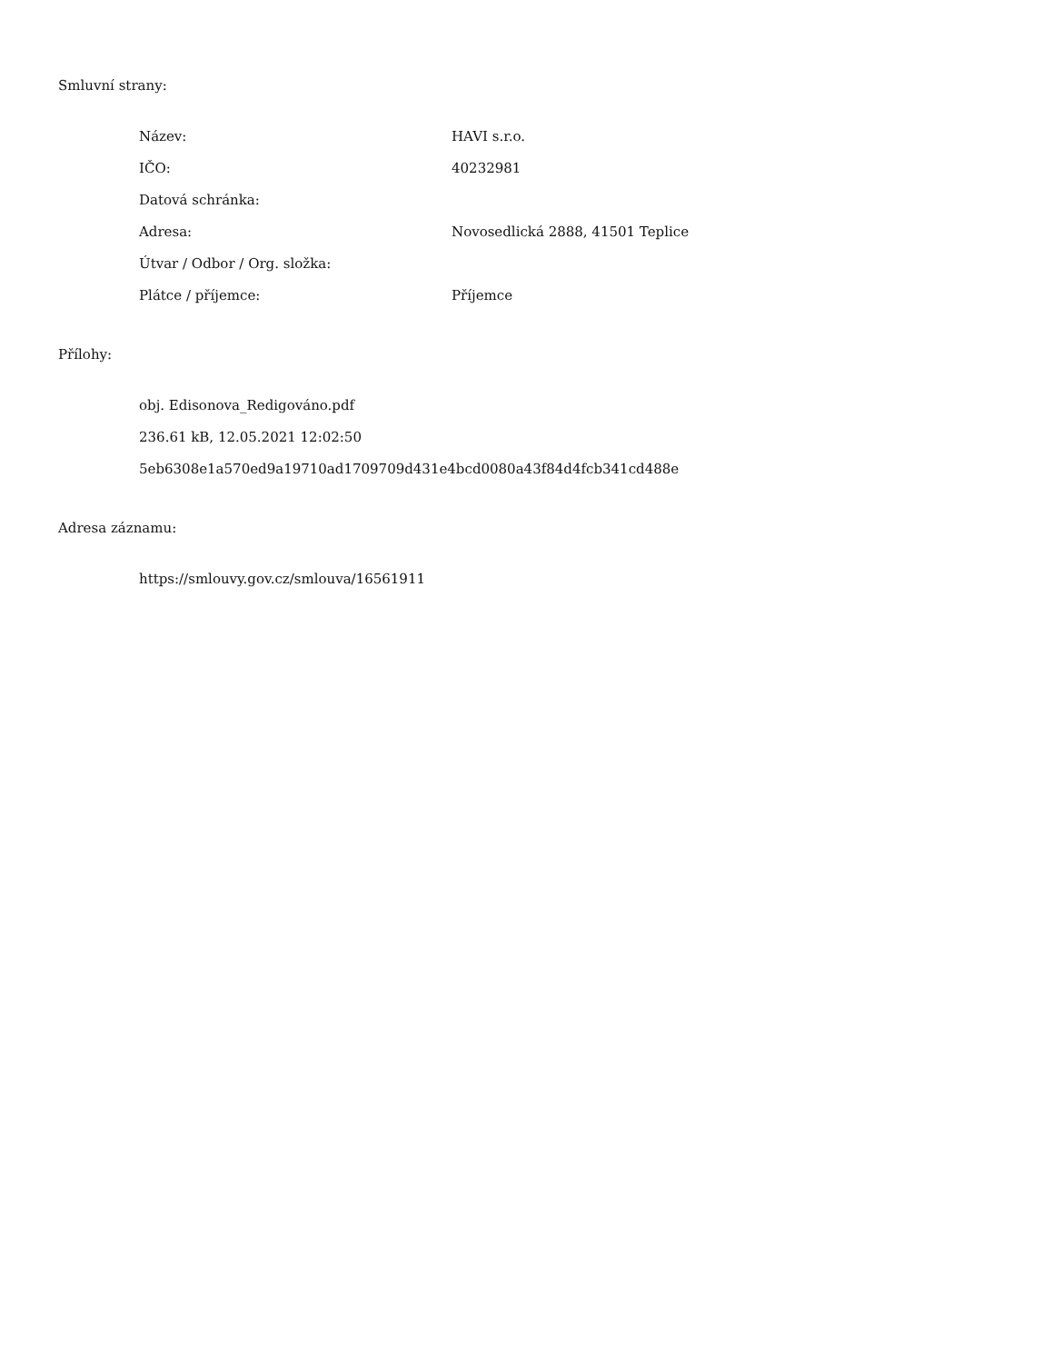Smluvní strany:
| Název: | HAVI s.r.o. |
| IČO: | 40232981 |
| Datová schránka: | |
| Adresa: | Novosedlická 2888, 41501 Teplice |
| Útvar / Odbor / Org. složka: | |
| Plátce / příjemce: | Příjemce |
Přílohy:
obj. Edisonova_Redigováno.pdf
236.61 kB, 12.05.2021 12:02:50
5eb6308e1a570ed9a19710ad1709709d431e4bcd0080a43f84d4fcb341cd488e
Adresa záznamu:
https://smlouvy.gov.cz/smlouva/16561911